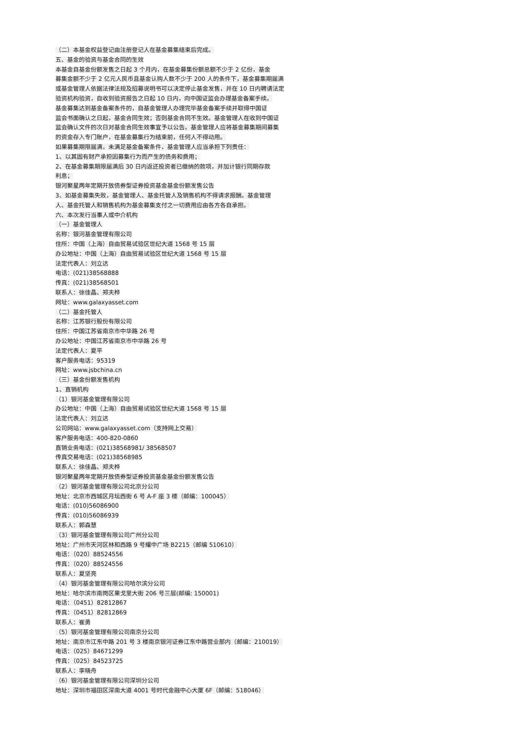（二）本基金权益登记由注册登记人在基金募集结束后完成。
五、基金的验资与基金合同的生效
本基金自基金份额发售之日起 3 个月内，在基金募集份额总额不少于 2 亿份，基金
募集金额不少于 2 亿元人民币且基金认购人数不少于 200 人的条件下，基金募集期届满
或基金管理人依据法律法规及招募说明书可以决定停止基金发售，并在 10 日内聘请法定
验资机构验资，自收到验资报告之日起 10 日内，向中国证监会办理基金备案手续。
基金募集达到基金备案条件的，自基金管理人办理完毕基金备案手续并取得中国证
监会书面确认之日起，基金合同生效；否则基金合同不生效。基金管理人在收到中国证
监会确认文件的次日对基金合同生效事宜予以公告。基金管理人应将基金募集期间募集
的资金存入专门账户，在基金募集行为结束前，任何人不得动用。
如果募集期限届满，未满足基金备案条件，基金管理人应当承担下列责任：
1、以其固有财产承担因募集行为而产生的债务和费用；
2、在基金募集期限届满后 30 日内返还投资者已缴纳的款项，并加计银行同期存款
利息；
银河聚星两年定期开放债券型证券投资基金基金份额发售公告
3、如基金募集失败，基金管理人、基金托管人及销售机构不得请求报酬。基金管理
人、基金托管人和销售机构为基金募集支付之一切费用应由各方各自承担。
六、本次发行当事人或中介机构
（一）基金管理人
名称：银河基金管理有限公司
住所：中国（上海）自由贸易试验区世纪大道 1568 号 15 层
办公地址：中国（上海）自由贸易试验区世纪大道 1568 号 15 层
法定代表人：刘立达
电话：(021)38568888
传真：(021)38568501
联系人：徐佳晶、郑夫桦
网址：www.galaxyasset.com
（二）基金托管人
名称：江苏银行股份有限公司
住所：中国江苏省南京市中华路 26 号
办公地址：中国江苏省南京市中华路 26 号
法定代表人：夏平
客户服务电话：95319
网址：www.jsbchina.cn
（三）基金份额发售机构
1、直销机构
（1）银河基金管理有限公司
办公地址：中国（上海）自由贸易试验区世纪大道 1568 号 15 层
法定代表人：刘立达
公司网站：www.galaxyasset.com（支持网上交易）
客户服务电话：400-820-0860
直销业务电话：(021)38568981/ 38568507
传真交易电话：(021)38568985
联系人：徐佳晶、郑夫桦
银河聚星两年定期开放债券型证券投资基金基金份额发售公告
（2）银河基金管理有限公司北京分公司
地址：北京市西城区月坛西街 6 号 A-F 座 3 楼（邮编：100045）
电话：(010)56086900
传真：(010)56086939
联系人：郭森慧
（3）银河基金管理有限公司广州分公司
地址：广州市天河区林和西路 9 号耀中广场 B2215（邮编 510610）
电话：（020）88524556
传真：（020）88524556
联系人：夏坚亮
（4）银河基金管理有限公司哈尔滨分公司
地址：哈尔滨市南岗区果戈里大街 206 号三层(邮编: 150001)
电话：（0451）82812867
传真：（0451）82812869
联系人：崔勇
（5）银河基金管理有限公司南京分公司
地址：南京市江东中路 201 号 3 楼南京银河证券江东中路营业部内（邮编：210019）
电话：（025）84671299
传真：（025）84523725
联系人：李晓舟
（6）银河基金管理有限公司深圳分公司
地址：深圳市福田区深南大道 4001 号时代金融中心大厦 6F（邮编：518046）